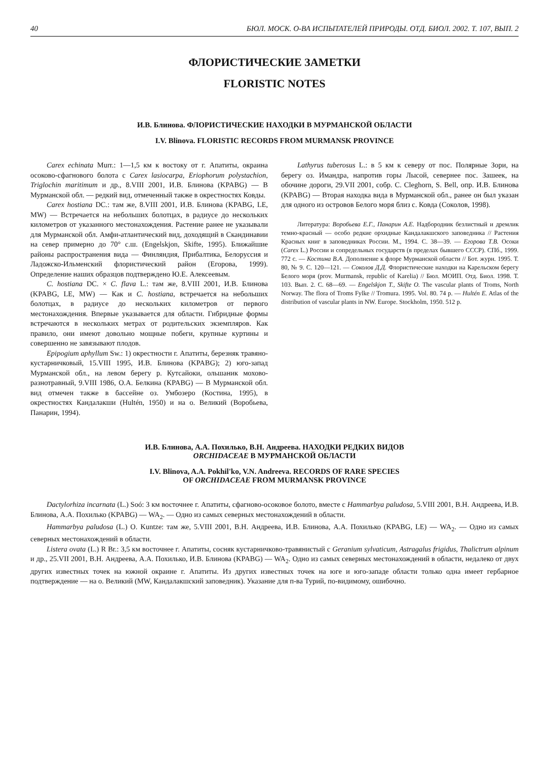40 БЮЛ. МОСК. О-ВА ИСПЫТАТЕЛЕЙ ПРИРОДЫ. ОТД. БИОЛ. 2002. Т. 107, ВЫП. 2
ФЛОРИСТИЧЕСКИЕ ЗАМЕТКИ
FLORISTIC NOTES
И.В. Блинова. ФЛОРИСТИЧЕСКИЕ НАХОДКИ В МУРМАНСКОЙ ОБЛАСТИ
I.V. Blinova. FLORISTIC RECORDS FROM MURMANSK PROVINCE
Carex echinata Murr.: 1—1,5 км к востоку от г. Апатиты, окраина осоково-сфагнового болота с Carex lasiocarpa, Eriophorum polystachion, Triglochin maritimum и др., 8.VIII 2001, И.В. Блинова (KPABG) — В Мурманской обл. — редкий вид, отмеченный также в окрестностях Ковды.
Carex hostiana DC.: там же, 8.VIII 2001, И.В. Блинова (KPABG, LE, MW) — Встречается на небольших болотцах, в радиусе до нескольких километров от указанного местонахождения. Растение ранее не указывали для Мурманской обл. Амфи-атлантический вид, доходящий в Скандинавии на север примерно до 70° с.ш. (Engelskjon, Skifte, 1995). Ближайшие районы распространения вида — Финляндия, Прибалтика, Белоруссия и Ладожско-Ильменский флористический район (Егорова, 1999). Определение наших образцов подтверждено Ю.Е. Алексеевым.
C. hostiana DC. × C. flava L.: там же, 8.VIII 2001, И.В. Блинова (KPABG, LE, MW) — Как и C. hostiana, встречается на небольших болотцах, в радиусе до нескольких километров от первого местонахождения. Впервые указывается для области. Гибридные формы встречаются в нескольких метрах от родительских экземпляров. Как правило, они имеют довольно мощные побеги, крупные куртины и совершенно не завязывают плодов.
Epipogium aphyllum Sw.: 1) окрестности г. Апатиты, березняк травяно-кустарничковый, 15.VIII 1995, И.В. Блинова (KPABG); 2) юго-запад Мурманской обл., на левом берегу р. Кутсайоки, ольшаник мохово-разнотравный, 9.VIII 1986, О.А. Белкина (KPABG) — В Мурманской обл. вид отмечен также в бассейне оз. Умбозеро (Костина, 1995), в окрестностях Кандалакши (Hultén, 1950) и на о. Великий (Воробьева, Панарин, 1994).
Lathyrus tuberosus L.: в 5 км к северу от пос. Полярные Зори, на берегу оз. Имандра, напротив горы Лысой, севернее пос. Зашеек, на обочине дороги, 29.VII 2001, собр. C. Cleghorn, S. Bell, опр. И.В. Блинова (KPABG) — Вторая находка вида в Мурманской обл., ранее он был указан для одного из островов Белого моря близ с. Ковда (Соколов, 1998).
Литература: Воробьева Е.Г., Панарин А.Е. Надбородник безлистный и дремлик темно-красный — особо редкие орхидные Кандалакшского заповедника // Растения Красных книг в заповедниках России. М., 1994. С. 38—39. — Егорова Т.В. Осоки (Carex L.) России и сопредельных государств (в пределах бывшего СССР). СПб., 1999. 772 с. — Костина В.А. Дополнение к флоре Мурманской области // Бот. журн. 1995. Т. 80, № 9. С. 120—121. — Соколов Д.Д. Флористические находки на Карельском берегу Белого моря (prov. Murmansk, republic of Karelia) // Бюл. МОИП. Отд. Биол. 1998. Т. 103. Вып. 2. С. 68—69. — Engelskjon T., Skifte O. The vascular plants of Troms, North Norway. The flora of Troms Fylke // Tromura. 1995. Vol. 80. 74 p. — Hultén E. Atlas of the distribution of vascular plants in NW. Europe. Stockholm, 1950. 512 p.
И.В. Блинова, А.А. Похилько, В.Н. Андреева. НАХОДКИ РЕДКИХ ВИДОВ
ORCHIDACEAE В МУРМАНСКОЙ ОБЛАСТИ
I.V. Blinova, A.A. Pokhil'ko, V.N. Andreeva. RECORDS OF RARE SPECIES
OF ORCHIDACEAE FROM MURMANSK PROVINCE
Dactylorhiza incarnata (L.) Soó: 3 км восточнее г. Апатиты, сфагново-осоковое болото, вместе с Hammarbya paludosa, 5.VIII 2001, В.Н. Андреева, И.В. Блинова, А.А. Похилько (KPABG) — WA<sub>2</sub>. — Одно из самых северных местонахождений в области.
Hammarbya paludosa (L.) O. Kuntze: там же, 5.VIII 2001, В.Н. Андреева, И.В. Блинова, А.А. Похилько (KPABG, LE) — WA<sub>2</sub>. — Одно из самых северных местонахождений в области.
Listera ovata (L.) R Br.: 3,5 км восточнее г. Апатиты, сосняк кустарничково-травянистый с Geranium sylvaticum, Astragalus frigidus, Thalictrum alpinum и др., 25.VII 2001, В.Н. Андреева, А.А. Похилько, И.В. Блинова (KPABG) — WA<sub>2</sub>. Одно из самых северных местонахождений в области, недалеко от двух других известных точек на южной окраине г. Апатиты. Из других известных точек на юге и юго-западе области только одна имеет гербарное подтверждение — на о. Великий (MW, Кандалакшский заповедник). Указание для п-ва Турий, по-видимому, ошибочно.